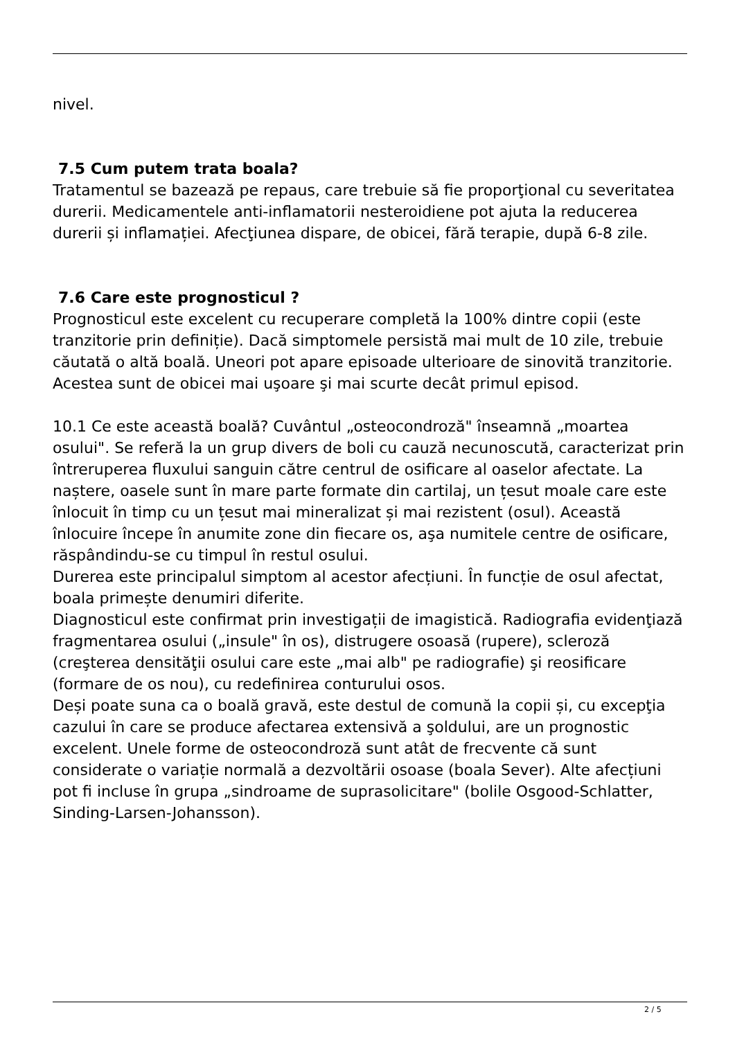nivel.
7.5 Cum putem trata boala?
Tratamentul se bazează pe repaus, care trebuie să fie proporţional cu severitatea durerii. Medicamentele anti-inflamatorii nesteroidiene pot ajuta la reducerea durerii și inflamației. Afecţiunea dispare, de obicei, fără terapie, după 6-8 zile.
7.6 Care este prognosticul ?
Prognosticul este excelent cu recuperare completă la 100% dintre copii (este tranzitorie prin definiție). Dacă simptomele persistă mai mult de 10 zile, trebuie căutată o altă boală. Uneori pot apare episoade ulterioare de sinovită tranzitorie. Acestea sunt de obicei mai uşoare şi mai scurte decât primul episod.
10.1 Ce este această boală? Cuvântul „osteocondroză" înseamnă „moartea osului". Se referă la un grup divers de boli cu cauză necunoscută, caracterizat prin întreruperea fluxului sanguin către centrul de osificare al oaselor afectate. La naștere, oasele sunt în mare parte formate din cartilaj, un țesut moale care este înlocuit în timp cu un țesut mai mineralizat și mai rezistent (osul). Această înlocuire începe în anumite zone din fiecare os, aşa numitele centre de osificare, răspândindu-se cu timpul în restul osului.
Durerea este principalul simptom al acestor afecțiuni. În funcție de osul afectat, boala primește denumiri diferite.
Diagnosticul este confirmat prin investigații de imagistică. Radiografia evidenţiază fragmentarea osului („insule" în os), distrugere osoasă (rupere), scleroză (creşterea densităţii osului care este „mai alb" pe radiografie) şi reosificare (formare de os nou), cu redefinirea conturului osos.
Deși poate suna ca o boală gravă, este destul de comună la copii și, cu excepţia cazului în care se produce afectarea extensivă a şoldului, are un prognostic excelent. Unele forme de osteocondroză sunt atât de frecvente că sunt considerate o variație normală a dezvoltării osoase (boala Sever). Alte afecțiuni pot fi incluse în grupa „sindroame de suprasolicitare" (bolile Osgood-Schlatter, Sinding-Larsen-Johansson).
2 / 5